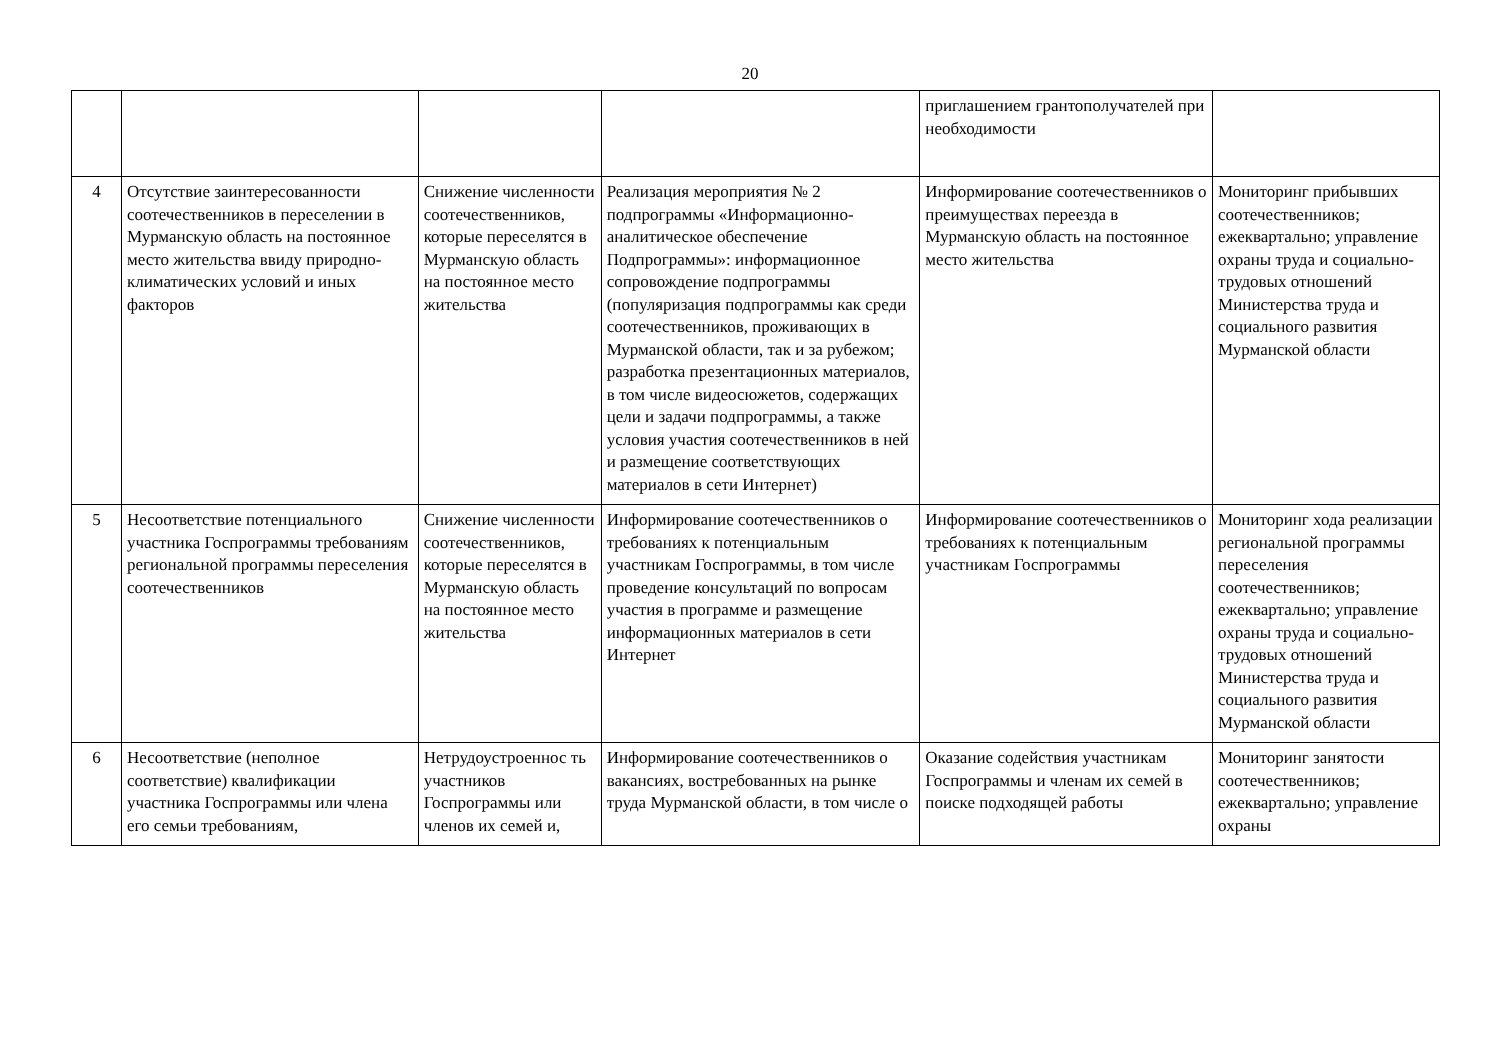20
| | | | | приглашением грантополучателей при необходимости | |
| 4 | Отсутствие заинтересованности соотечественников в переселении в Мурманскую область на постоянное место жительства ввиду природно-климатических условий и иных факторов | Снижение численности соотечественников, которые переселятся в Мурманскую область на постоянное место жительства | Реализация мероприятия № 2 подпрограммы «Информационно-аналитическое обеспечение Подпрограммы»: информационное сопровождение подпрограммы (популяризация подпрограммы как среди соотечественников, проживающих в Мурманской области, так и за рубежом; разработка презентационных материалов, в том числе видеосюжетов, содержащих цели и задачи подпрограммы, а также условия участия соотечественников в ней и размещение соответствующих материалов в сети Интернет) | Информирование соотечественников о преимуществах переезда в Мурманскую область на постоянное место жительства | Мониторинг прибывших соотечественников; ежеквартально; управление охраны труда и социально-трудовых отношений Министерства труда и социального развития Мурманской области |
| 5 | Несоответствие потенциального участника Госпрограммы требованиям региональной программы переселения соотечественников | Снижение численности соотечественников, которые переселятся в Мурманскую область на постоянное место жительства | Информирование соотечественников о требованиях к потенциальным участникам Госпрограммы, в том числе проведение консультаций по вопросам участия в программе и размещение информационных материалов в сети Интернет | Информирование соотечественников о требованиях к потенциальным участникам Госпрограммы | Мониторинг хода реализации региональной программы переселения соотечественников; ежеквартально; управление охраны труда и социально-трудовых отношений Министерства труда и социального развития Мурманской области |
| 6 | Несоответствие (неполное соответствие) квалификации участника Госпрограммы или члена его семьи требованиям, | Нетрудоустроеннос ть участников Госпрограммы или членов их семей и, | Информирование соотечественников о вакансиях, востребованных на рынке труда Мурманской области, в том числе о | Оказание содействия участникам Госпрограммы и членам их семей в поиске подходящей работы | Мониторинг занятости соотечественников; ежеквартально; управление охраны |